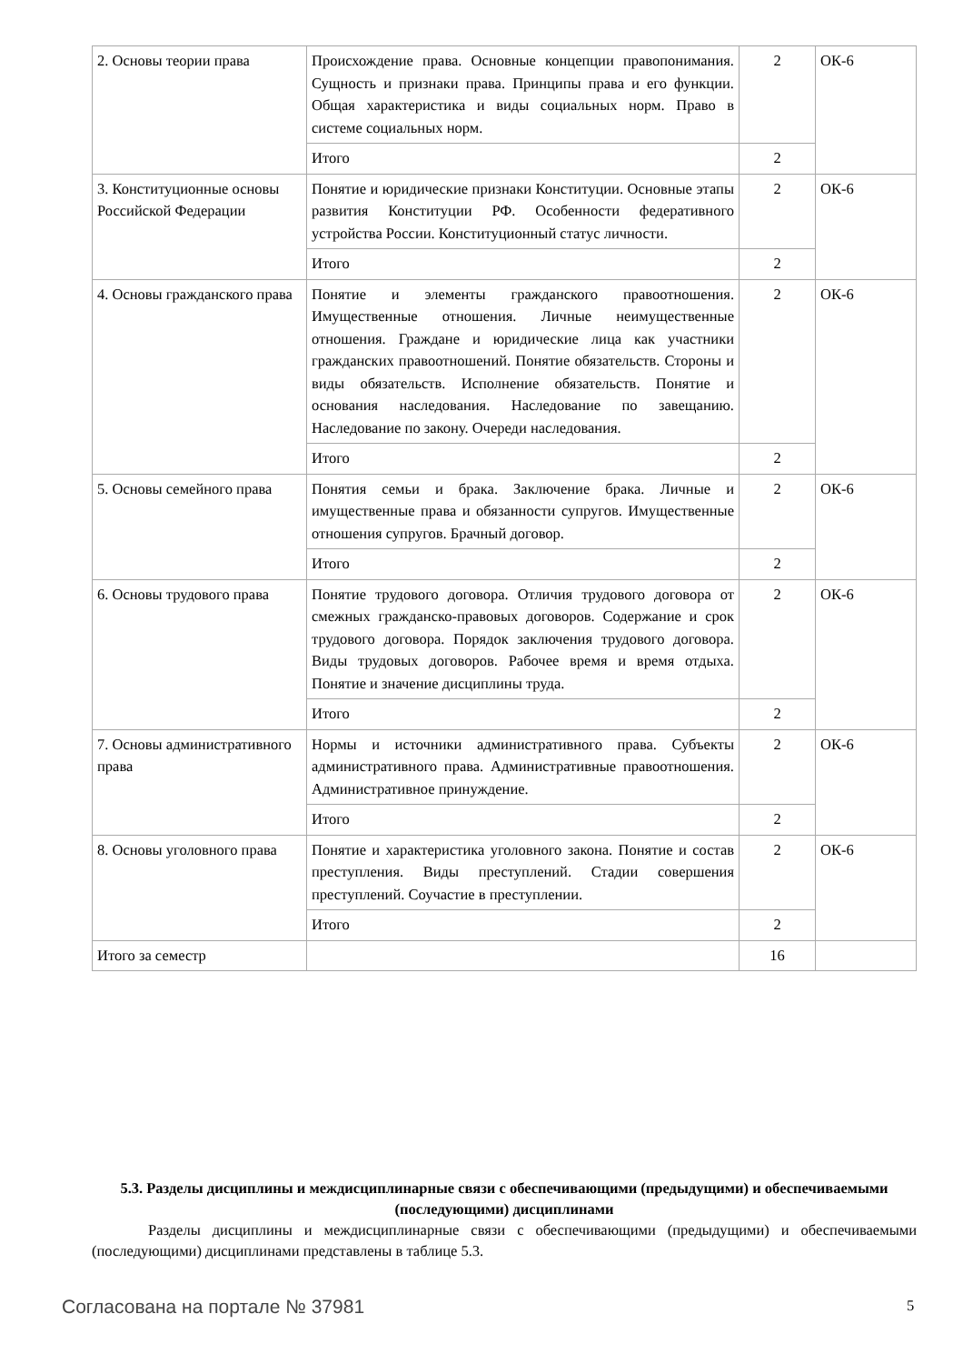| 2. Основы теории права | Происхождение права. Основные концепции правопонимания. Сущность и признаки права. Принципы права и его функции. Общая характеристика и виды социальных норм. Право в системе социальных норм. | 2 | ОК-6 |
| | Итого | 2 | |
| 3. Конституционные основы Российской Федерации | Понятие и юридические признаки Конституции. Основные этапы развития Конституции РФ. Особенности федеративного устройства России. Конституционный статус личности. | 2 | ОК-6 |
| | Итого | 2 | |
| 4. Основы гражданского права | Понятие и элементы гражданского правоотношения. Имущественные отношения. Личные неимущественные отношения. Граждане и юридические лица как участники гражданских правоотношений. Понятие обязательств. Стороны и виды обязательств. Исполнение обязательств. Понятие и основания наследования. Наследование по завещанию. Наследование по закону. Очереди наследования. | 2 | ОК-6 |
| | Итого | 2 | |
| 5. Основы семейного права | Понятия семьи и брака. Заключение брака. Личные и имущественные права и обязанности супругов. Имущественные отношения супругов. Брачный договор. | 2 | ОК-6 |
| | Итого | 2 | |
| 6. Основы трудового права | Понятие трудового договора. Отличия трудового договора от смежных гражданско-правовых договоров. Содержание и срок трудового договора. Порядок заключения трудового договора. Виды трудовых договоров. Рабочее время и время отдыха. Понятие и значение дисциплины труда. | 2 | ОК-6 |
| | Итого | 2 | |
| 7. Основы административного права | Нормы и источники административного права. Субъекты административного права. Административные правоотношения. Административное принуждение. | 2 | ОК-6 |
| | Итого | 2 | |
| 8. Основы уголовного права | Понятие и характеристика уголовного закона. Понятие и состав преступления. Виды преступлений. Стадии совершения преступлений. Соучастие в преступлении. | 2 | ОК-6 |
| | Итого | 2 | |
| Итого за семестр | | 16 | |
5.3. Разделы дисциплины и междисциплинарные связи с обеспечивающими (предыдущими) и обеспечиваемыми (последующими) дисциплинами
Разделы дисциплины и междисциплинарные связи с обеспечивающими (предыдущими) и обеспечиваемыми (последующими) дисциплинами представлены в таблице 5.3.
Согласована на портале № 37981 5